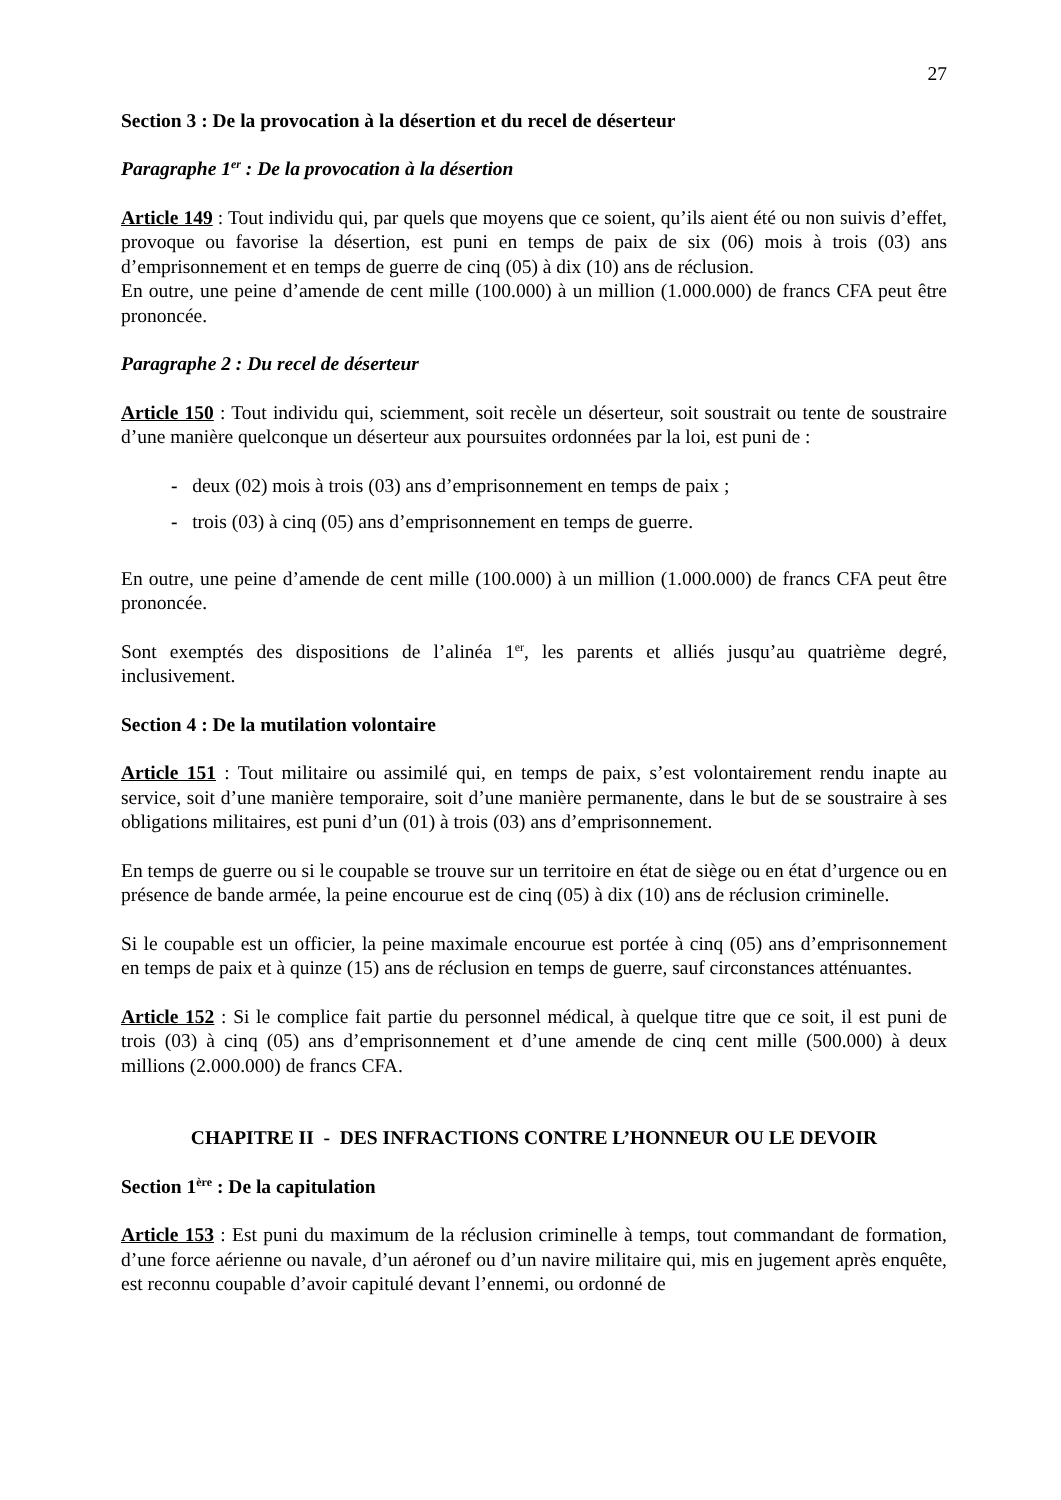27
Section 3 : De la provocation à la désertion et du recel de déserteur
Paragraphe 1<sup>er</sup> : De la provocation à la désertion
Article 149 : Tout individu qui, par quels que moyens que ce soient, qu’ils aient été ou non suivis d’effet, provoque ou favorise la désertion, est puni en temps de paix de six (06) mois à trois (03) ans d’emprisonnement et en temps de guerre de cinq (05) à dix (10) ans de réclusion.
En outre, une peine d’amende de cent mille (100.000) à un million (1.000.000) de francs CFA peut être prononcée.
Paragraphe 2 : Du recel de déserteur
Article 150 : Tout individu qui, sciemment, soit recèle un déserteur, soit soustrait ou tente de soustraire d’une manière quelconque un déserteur aux poursuites ordonnées par la loi, est puni de :
- deux (02) mois à trois (03) ans d’emprisonnement en temps de paix ;
- trois (03) à cinq (05) ans d’emprisonnement en temps de guerre.
En outre, une peine d’amende de cent mille (100.000) à un million (1.000.000) de francs CFA peut être prononcée.
Sont exemptés des dispositions de l’alinéa 1<sup>er</sup>, les parents et alliés jusqu’au quatrième degré, inclusivement.
Section 4 : De la mutilation volontaire
Article 151 : Tout militaire ou assimilé qui, en temps de paix, s’est volontairement rendu inapte au service, soit d’une manière temporaire, soit d’une manière permanente, dans le but de se soustraire à ses obligations militaires, est puni d’un (01) à trois (03) ans d’emprisonnement.
En temps de guerre ou si le coupable se trouve sur un territoire en état de siège ou en état d’urgence ou en présence de bande armée, la peine encourue est de cinq (05) à dix (10) ans de réclusion criminelle.
Si le coupable est un officier, la peine maximale encourue est portée à cinq (05) ans d’emprisonnement en temps de paix et à quinze (15) ans de réclusion en temps de guerre, sauf circonstances atténuantes.
Article 152 : Si le complice fait partie du personnel médical, à quelque titre que ce soit, il est puni de trois (03) à cinq (05) ans d’emprisonnement et d’une amende de cinq cent mille (500.000) à deux millions (2.000.000) de francs CFA.
CHAPITRE II - DES INFRACTIONS CONTRE L’HONNEUR OU LE DEVOIR
Section 1<sup>ère</sup> : De la capitulation
Article 153 : Est puni du maximum de la réclusion criminelle à temps, tout commandant de formation, d’une force aérienne ou navale, d’un aéronef ou d’un navire militaire qui, mis en jugement après enquête, est reconnu coupable d’avoir capitulé devant l’ennemi, ou ordonné de